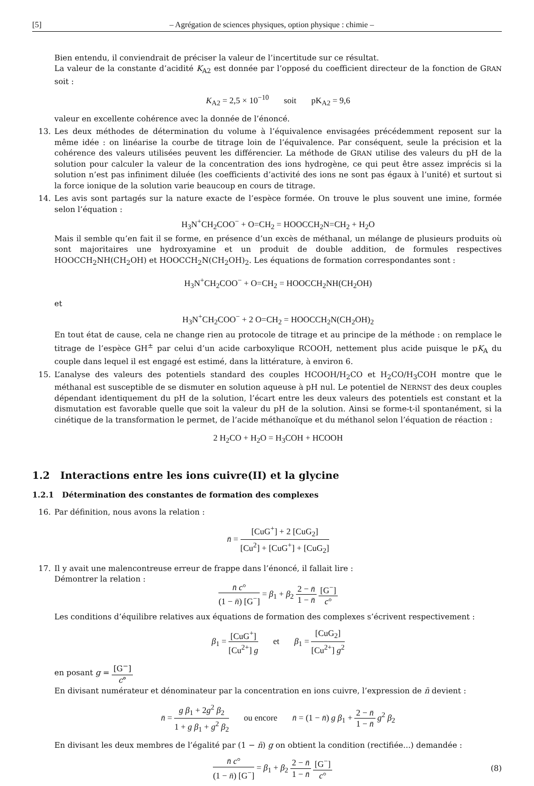[5] – Agrégation de sciences physiques, option physique : chimie –
Bien entendu, il conviendrait de préciser la valeur de l’incertitude sur ce résultat.
La valeur de la constante d’acidité K<sub>A2</sub> est donnée par l’opposé du coefficient directeur de la fonction de GRAN soit :
K<sub>A2</sub> = 2,5 × 10<sup>−10</sup> soit pK<sub>A2</sub> = 9,6
valeur en excellente cohérence avec la donnée de l’énoncé.
13. Les deux méthodes de détermination du volume à l’équivalence envisagées précédemment reposent sur la même idée : on linéarise la courbe de titrage loin de l’équivalence. Par conséquent, seule la précision et la cohérence des valeurs utilisées peuvent les différencier. La méthode de GRAN utilise des valeurs du pH de la solution pour calculer la valeur de la concentration des ions hydrogène, ce qui peut être assez imprécis si la solution n’est pas infiniment diluée (les coefficients d’activité des ions ne sont pas égaux à l’unité) et surtout si la force ionique de la solution varie beaucoup en cours de titrage.
14. Les avis sont partagés sur la nature exacte de l’espèce formée. On trouve le plus souvent une imine, formée selon l’équation :
H<sub>3</sub>N<sup>+</sup>CH<sub>2</sub>COO<sup>−</sup> + O=CH<sub>2</sub> = HOOCCH<sub>2</sub>N=CH<sub>2</sub> + H<sub>2</sub>O
Mais il semble qu’en fait il se forme, en présence d’un excès de méthanal, un mélange de plusieurs produits où sont majoritaires une hydroxyamine et un produit de double addition, de formules respectives HOOCCH<sub>2</sub>NH(CH<sub>2</sub>OH) et HOOCCH<sub>2</sub>N(CH<sub>2</sub>OH)<sub>2</sub>. Les équations de formation correspondantes sont :
H<sub>3</sub>N<sup>+</sup>CH<sub>2</sub>COO<sup>−</sup> + O=CH<sub>2</sub> = HOOCCH<sub>2</sub>NH(CH<sub>2</sub>OH)
et
H<sub>3</sub>N<sup>+</sup>CH<sub>2</sub>COO<sup>−</sup> + 2 O=CH<sub>2</sub> = HOOCCH<sub>2</sub>N(CH<sub>2</sub>OH)<sub>2</sub>
En tout état de cause, cela ne change rien au protocole de titrage et au principe de la méthode : on remplace le titrage de l’espèce GH<sup>±</sup> par celui d’un acide carboxylique RCOOH, nettement plus acide puisque le pK<sub>A</sub> du couple dans lequel il est engagé est estimé, dans la littérature, à environ 6.
15. L’analyse des valeurs des potentiels standard des couples HCOOH/H<sub>2</sub>CO et H<sub>2</sub>CO/H<sub>3</sub>COH montre que le méthanal est susceptible de se dismuter en solution aqueuse à pH nul. Le potentiel de NERNST des deux couples dépendant identiquement du pH de la solution, l’écart entre les deux valeurs des potentiels est constant et la dismutation est favorable quelle que soit la valeur du pH de la solution. Ainsi se forme-t-il spontanément, si la cinétique de la transformation le permet, de l’acide méthanoïque et du méthanol selon l’équation de réaction :
2 H<sub>2</sub>CO + H<sub>2</sub>O = H<sub>3</sub>COH + HCOOH
1.2 Interactions entre les ions cuivre(II) et la glycine
1.2.1 Détermination des constantes de formation des complexes
16. Par définition, nous avons la relation :
n̄ = [CuG<sup>+</sup>] + 2 [CuG<sub>2</sub>] [Cu<sup>2</sup>] + [CuG<sup>+</sup>] + [CuG<sub>2</sub>]
17. Il y avait une malencontreuse erreur de frappe dans l’énoncé, il fallait lire :
Démontrer la relation :
n̄ c° (1 − n̄) [G<sup>−</sup>] = β<sub>1</sub> + β<sub>2</sub> 2 − n̄ 1 − n̄ [G<sup>−</sup>] c°
Les conditions d’équilibre relatives aux équations de formation des complexes s’écrivent respectivement :
β<sub>1</sub> = [CuG<sup>+</sup>] [Cu<sup>2+</sup>] g et β<sub>1</sub> = [CuG<sub>2</sub>] [Cu<sup>2+</sup>] g<sup>2</sup>
en posant g = [G<sup>−</sup>] c°
En divisant numérateur et dénominateur par la concentration en ions cuivre, l’expression de n̄ devient :
n̄ = g β<sub>1</sub> + 2g<sup>2</sup> β<sub>2</sub> 1 + g β<sub>1</sub> + g<sup>2</sup> β<sub>2</sub> ou encore n̄ = (1 − n̄) g β<sub>1</sub> + 2 − n̄ 1 − n̄ g<sup>2</sup> β<sub>2</sub>
En divisant les deux membres de l’égalité par (1 − n̄) g on obtient la condition (rectifiée...) demandée :
n̄ c° (1 − n̄) [G<sup>−</sup>] = β<sub>1</sub> + β<sub>2</sub> 2 − n̄ 1 − n̄ [G<sup>−</sup>] c°
(8)